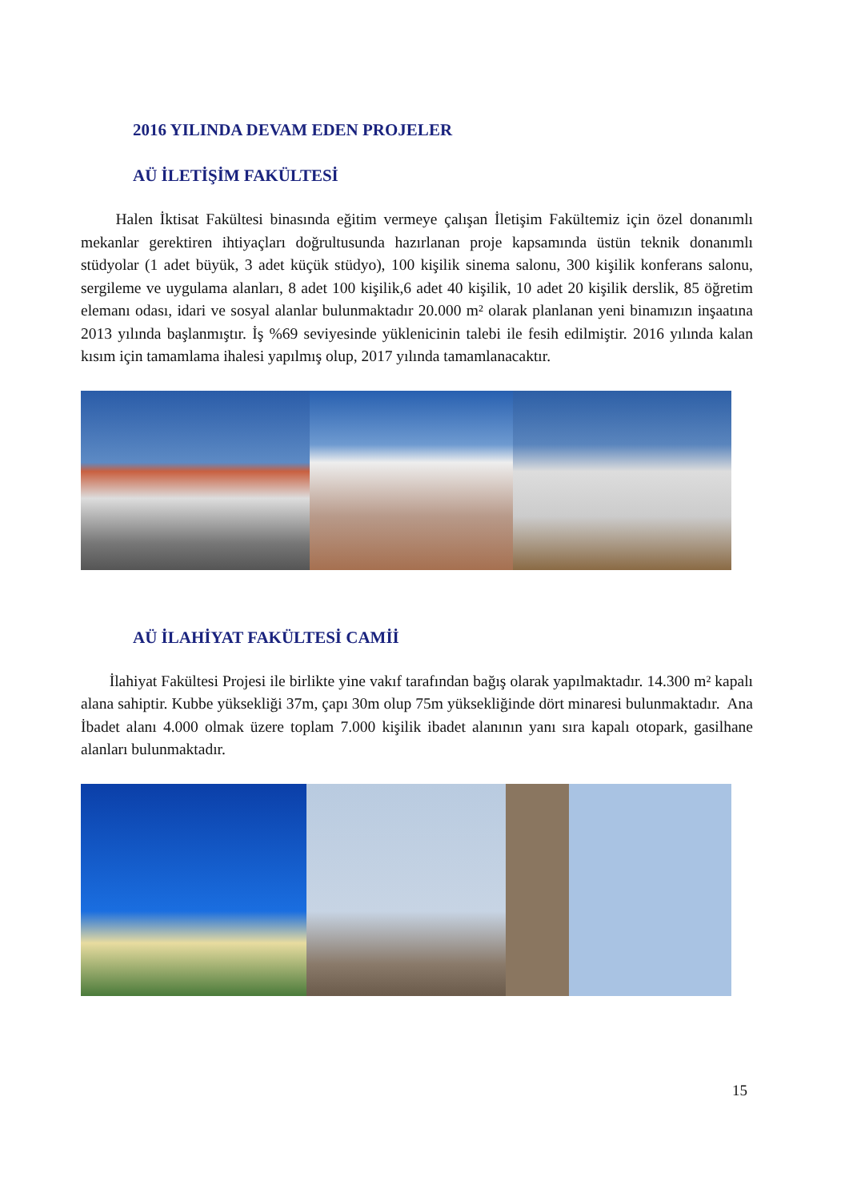2016 YILINDA DEVAM EDEN PROJELER
AÜ İLETİŞİM FAKÜLTESİ
Halen İktisat Fakültesi binasında eğitim vermeye çalışan İletişim Fakültemiz için özel donanımlı mekanlar gerektiren ihtiyaçları doğrultusunda hazırlanan proje kapsamında üstün teknik donanımlı stüdyolar (1 adet büyük, 3 adet küçük stüdyo), 100 kişilik sinema salonu, 300 kişilik konferans salonu, sergileme ve uygulama alanları, 8 adet 100 kişilik,6 adet 40 kişilik, 10 adet 20 kişilik derslik, 85 öğretim elemanı odası, idari ve sosyal alanlar bulunmaktadır 20.000 m² olarak planlanan yeni binamızın inşaatına 2013 yılında başlanmıştır. İş %69 seviyesinde yüklenicinin talebi ile fesih edilmiştir. 2016 yılında kalan kısım için tamamlama ihalesi yapılmış olup, 2017 yılında tamamlanacaktır.
AÜ İLAHİYAT FAKÜLTESİ CAMİİ
İlahiyat Fakültesi Projesi ile birlikte yine vakıf tarafından bağış olarak yapılmaktadır. 14.300 m² kapalı alana sahiptir. Kubbe yüksekliği 37m, çapı 30m olup 75m yüksekliğinde dört minaresi bulunmaktadır. Ana İbadet alanı 4.000 olmak üzere toplam 7.000 kişilik ibadet alanının yanı sıra kapalı otopark, gasilhane alanları bulunmaktadır.
15